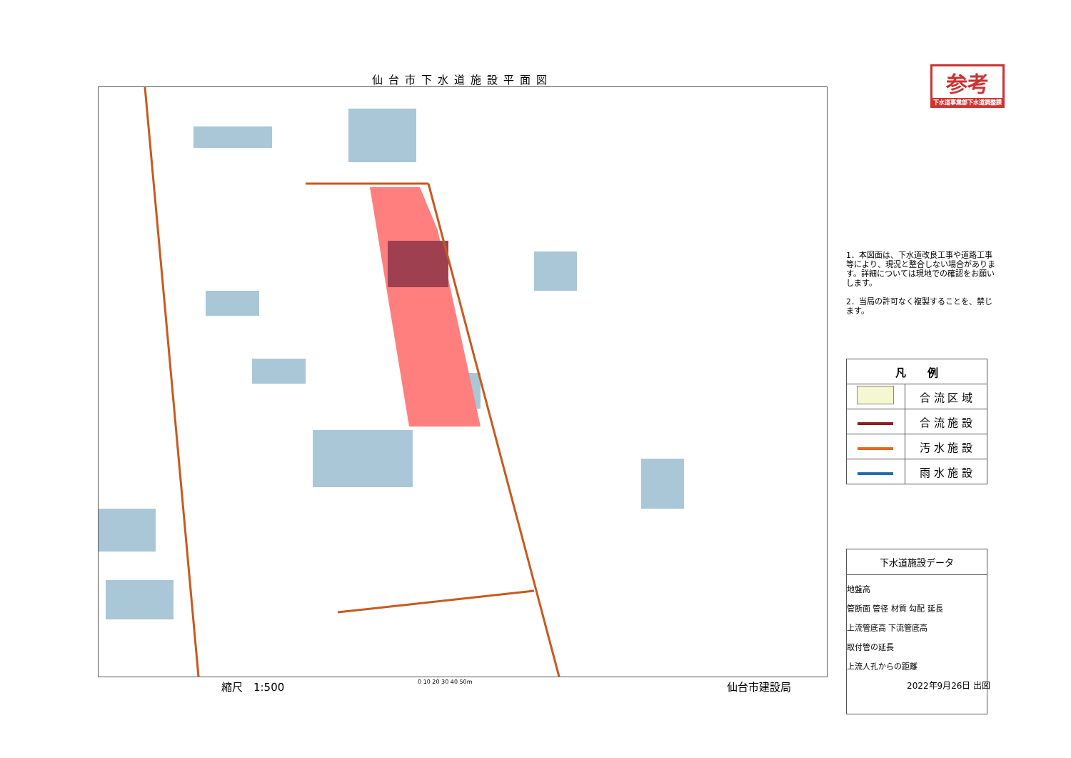仙台市下水道施設平面図
参考
下水道事業部下水道調整課
1．本図面は、下水道改良工事や道路工事等により、現況と整合しない場合があります。詳細については現地での確認をお願いします。
2．当局の許可なく複製することを、禁じます。
| 凡 例 | |
| --- | --- |
| | 合 流 区 域 |
| | 合 流 施 設 |
| | 汚 水 施 設 |
| | 雨 水 施 設 |
下水道施設データ
地盤高
管断面 管径 材質 勾配 延長
上流管底高 下流管底高
取付管の延長
上流人孔からの距離
縮尺　1:500 0 10 20 30 40 50m 仙台市建設局 2022年9月26日 出図